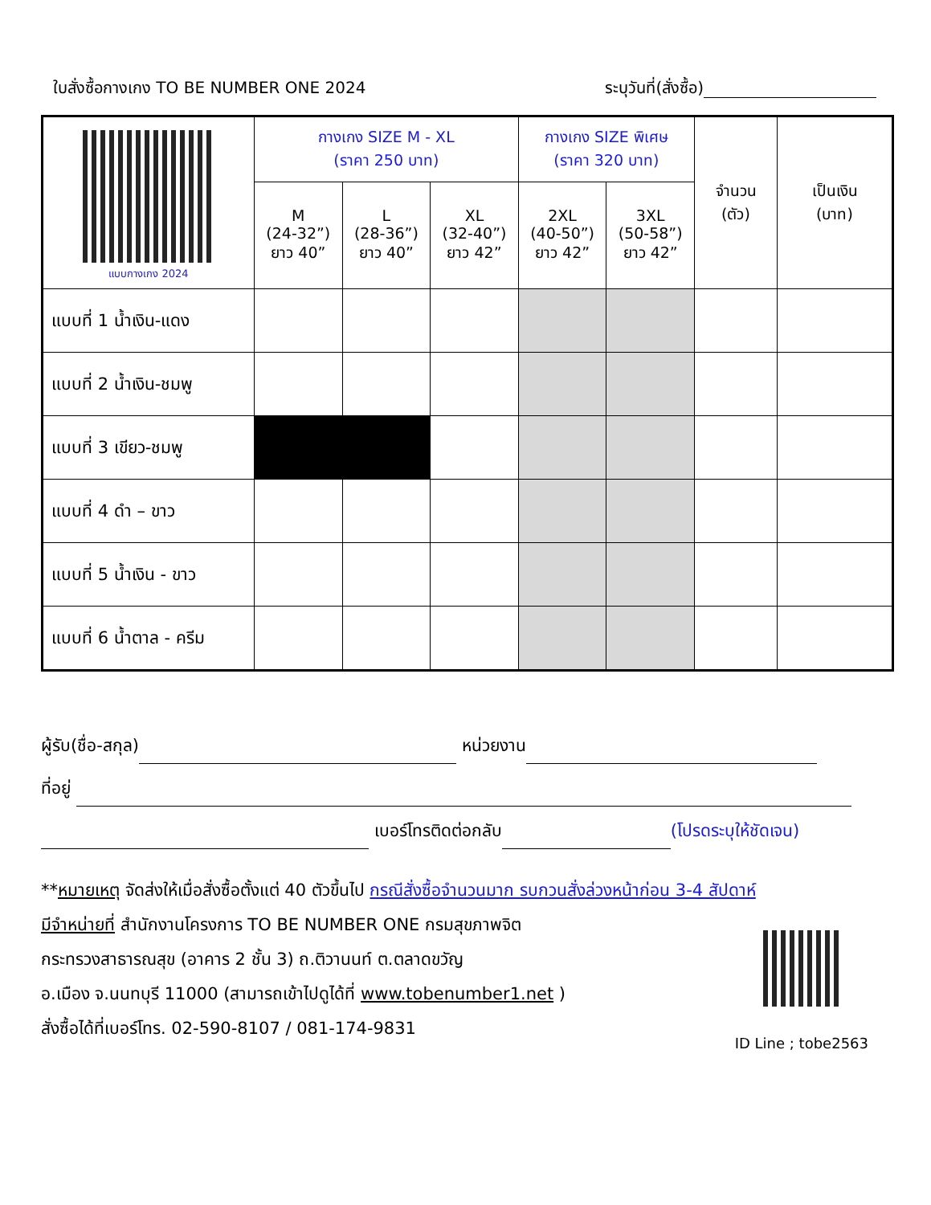ใบสั่งซื้อกางเกง TO BE NUMBER ONE 2024 ระบุวันที่(สั่งซื้อ)
| แบบกางเกง 2024 | กางเกง SIZE M - XL (ราคา 250 บาท) | | | กางเกง SIZE พิเศษ (ราคา 320 บาท) | | จำนวน (ตัว) | เป็นเงิน (บาท) |
| | M (24-32”) ยาว 40” | L (28-36”) ยาว 40” | XL (32-40”) ยาว 42” | 2XL (40-50”) ยาว 42” | 3XL (50-58”) ยาว 42” | | |
| แบบที่ 1 น้ำเงิน-แดง | | | | | | | |
| แบบที่ 2 น้ำเงิน-ชมพู | | | | | | | |
| แบบที่ 3 เขียว-ชมพู | | | | | | | |
| แบบที่ 4 ดำ – ขาว | | | | | | | |
| แบบที่ 5 น้ำเงิน - ขาว | | | | | | | |
| แบบที่ 6 น้ำตาล - ครีม | | | | | | | |
ผู้รับ(ชื่อ-สกุล) หน่วยงาน
ที่อยู่
เบอร์โทรติดต่อกลับ (โปรดระบุให้ชัดเจน)
**หมายเหตุ จัดส่งให้เมื่อสั่งซื้อตั้งแต่ 40 ตัวขึ้นไป กรณีสั่งซื้อจำนวนมาก รบกวนสั่งล่วงหน้าก่อน 3-4 สัปดาห์
มีจำหน่ายที่ สำนักงานโครงการ TO BE NUMBER ONE กรมสุขภาพจิต
กระทรวงสาธารณสุข (อาคาร 2 ชั้น 3) ถ.ติวานนท์ ต.ตลาดขวัญ
อ.เมือง จ.นนทบุรี 11000 (สามารถเข้าไปดูได้ที่ www.tobenumber1.net )
สั่งซื้อได้ที่เบอร์โทร. 02-590-8107 / 081-174-9831
ID Line ; tobe2563